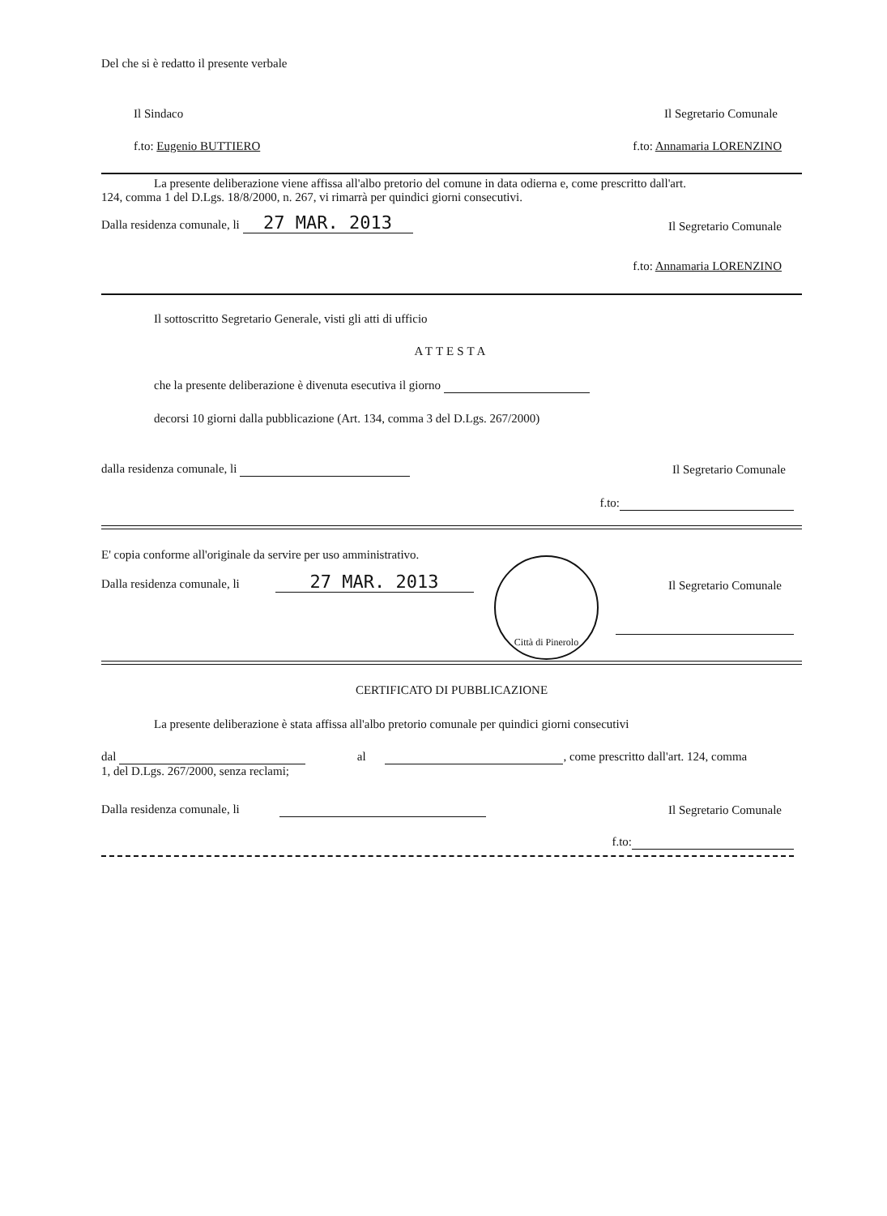Del che si è redatto il presente verbale
Il Sindaco Il Segretario Comunale
f.to: Eugenio BUTTIERO f.to: Annamaria LORENZINO
La presente deliberazione viene affissa all'albo pretorio del comune in data odierna e, come prescritto dall'art.
124, comma 1 del D.Lgs. 18/8/2000, n. 267, vi rimarrà per quindici giorni consecutivi.
Dalla residenza comunale, li 27 MAR. 2013 Il Segretario Comunale
f.to: Annamaria LORENZINO
Il sottoscritto Segretario Generale, visti gli atti di ufficio
ATTESTA
che la presente deliberazione è divenuta esecutiva il giorno
decorsi 10 giorni dalla pubblicazione (Art. 134, comma 3 del D.Lgs. 267/2000)
dalla residenza comunale, li Il Segretario Comunale
f.to:
E' copia conforme all'originale da servire per uso amministrativo.
Dalla residenza comunale, li 27 MAR. 2013 Il Segretario Comunale
Città di Pinerolo
CERTIFICATO DI PUBBLICAZIONE
La presente deliberazione è stata affissa all'albo pretorio comunale per quindici giorni consecutivi
dal al , come prescritto dall'art. 124, comma
1, del D.Lgs. 267/2000, senza reclami;
Dalla residenza comunale, li Il Segretario Comunale
f.to: